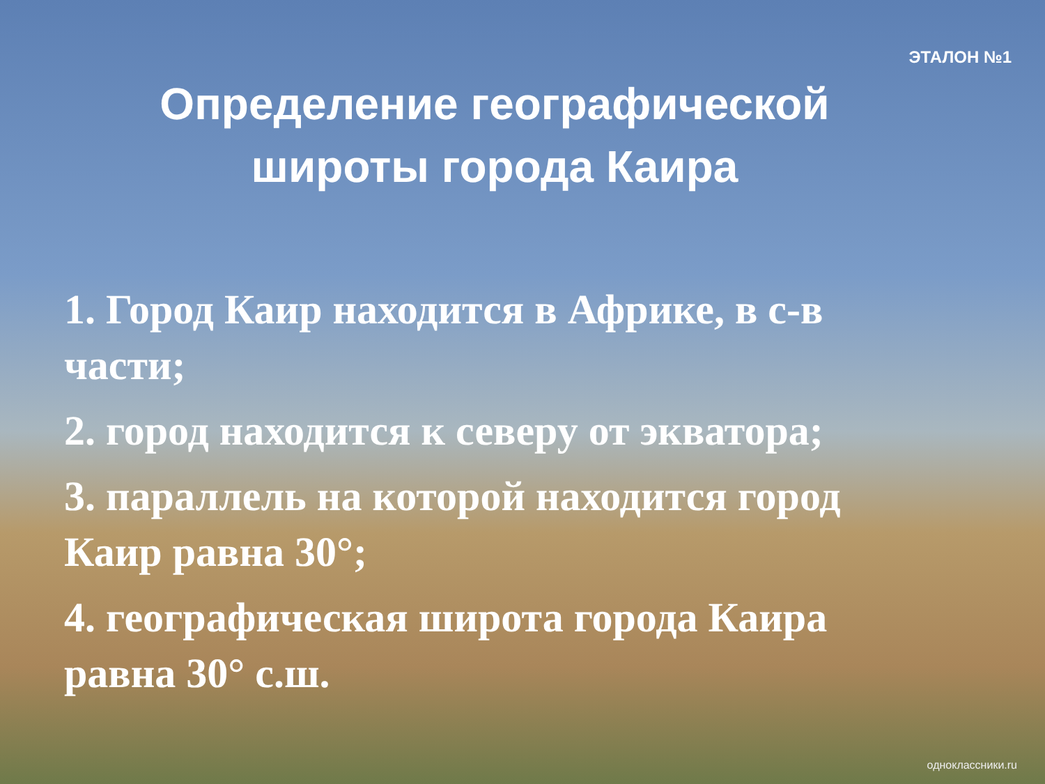ЭТАЛОН №1
Определение географической
широты города Каира
1. Город Каир находится в Африке, в с-в части;
2. город находится к северу от экватора;
3. параллель на которой находится город Каир равна 30°;
4. географическая широта города Каира равна 30° с.ш.
одноклассники.ru